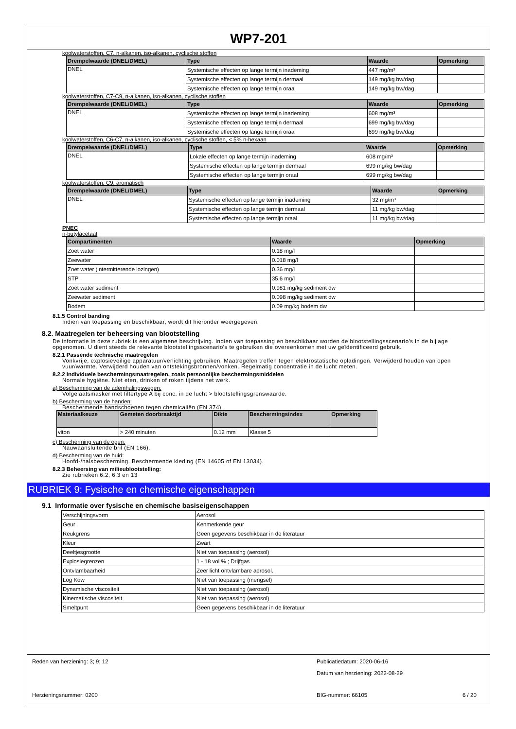WP7-201
koolwaterstoffen, C7, n-alkanen, iso-alkanen, cyclische stoffen
| Drempelwaarde (DNEL/DMEL) | Type | Waarde | Opmerking |
| --- | --- | --- | --- |
| DNEL | Systemische effecten op lange termijn inademing | 447 mg/m³ | |
| | Systemische effecten op lange termijn dermaal | 149 mg/kg bw/dag | |
| | Systemische effecten op lange termijn oraal | 149 mg/kg bw/dag | |
koolwaterstoffen, C7-C9, n-alkanen, iso-alkanen, cyclische stoffen
| Drempelwaarde (DNEL/DMEL) | Type | Waarde | Opmerking |
| --- | --- | --- | --- |
| DNEL | Systemische effecten op lange termijn inademing | 608 mg/m³ | |
| | Systemische effecten op lange termijn dermaal | 699 mg/kg bw/dag | |
| | Systemische effecten op lange termijn oraal | 699 mg/kg bw/dag | |
koolwaterstoffen, C6-C7, n-alkanen, iso-alkanen, cyclische stoffen, < 5% n-hexaan
| Drempelwaarde (DNEL/DMEL) | Type | Waarde | Opmerking |
| --- | --- | --- | --- |
| DNEL | Lokale effecten op lange termijn inademing | 608 mg/m³ | |
| | Systemische effecten op lange termijn dermaal | 699 mg/kg bw/dag | |
| | Systemische effecten op lange termijn oraal | 699 mg/kg bw/dag | |
koolwaterstoffen, C9, aromatisch
| Drempelwaarde (DNEL/DMEL) | Type | Waarde | Opmerking |
| --- | --- | --- | --- |
| DNEL | Systemische effecten op lange termijn inademing | 32 mg/m³ | |
| | Systemische effecten op lange termijn dermaal | 11 mg/kg bw/dag | |
| | Systemische effecten op lange termijn oraal | 11 mg/kg bw/dag | |
PNEC
n-butylacetaat
| Compartimenten | Waarde | Opmerking |
| --- | --- | --- |
| Zoet water | 0.18 mg/l | |
| Zeewater | 0.018 mg/l | |
| Zoet water (intermitterende lozingen) | 0.36 mg/l | |
| STP | 35.6 mg/l | |
| Zoet water sediment | 0.981 mg/kg sediment dw | |
| Zeewater sediment | 0.098 mg/kg sediment dw | |
| Bodem | 0.09 mg/kg bodem dw | |
8.1.5 Control banding
Indien van toepassing en beschikbaar, wordt dit hieronder weergegeven.
8.2. Maatregelen ter beheersing van blootstelling
De informatie in deze rubriek is een algemene beschrijving. Indien van toepassing en beschikbaar worden de blootstellingsscenario's in de bijlage opgenomen. U dient steeds de relevante blootstellingsscenario's te gebruiken die overeenkomen met uw geïdentificeerd gebruik.
8.2.1 Passende technische maatregelen
Vonkvrije, explosieveilige apparatuur/verlichting gebruiken. Maatregelen treffen tegen elektrostatische opladingen. Verwijderd houden van open vuur/warmte. Verwijderd houden van ontstekingsbronnen/vonken. Regelmatig concentratie in de lucht meten.
8.2.2 Individuele beschermingsmaatregelen, zoals persoonlijke beschermingsmiddelen
Normale hygiëne. Niet eten, drinken of roken tijdens het werk.
a) Bescherming van de ademhalingswegen:
Volgelaatsmasker met filtertype A bij conc. in de lucht > blootstellingsgrenswaarde.
b) Bescherming van de handen:
Beschermende handschoenen tegen chemicaliën (EN 374).
| Materiaalkeuze | Gemeten doorbraaktijd | Dikte | Beschermingsindex | Opmerking |
| --- | --- | --- | --- | --- |
| viton | > 240 minuten | 0.12 mm | Klasse 5 | |
c) Bescherming van de ogen:
Nauwaansluitende bril (EN 166).
d) Bescherming van de huid:
Hoofd-/halsbescherming. Beschermende kleding (EN 14605 of EN 13034).
8.2.3 Beheersing van milieublootstelling:
Zie rubrieken 6.2, 6.3 en 13
RUBRIEK 9: Fysische en chemische eigenschappen
9.1 Informatie over fysische en chemische basiseigenschappen
| Verschijningsvorm | Aerosol |
| Geur | Kenmerkende geur |
| Reukgrens | Geen gegevens beschikbaar in de literatuur |
| Kleur | Zwart |
| Deeltjesgrootte | Niet van toepassing (aerosol) |
| Explosiegrenzen | 1 - 18 vol % ; Drijfgas |
| Ontvlambaarheid | Zeer licht ontvlambare aerosol. |
| Log Kow | Niet van toepassing (mengsel) |
| Dynamische viscositeit | Niet van toepassing (aerosol) |
| Kinematische viscositeit | Niet van toepassing (aerosol) |
| Smeltpunt | Geen gegevens beschikbaar in de literatuur |
Reden van herziening: 3; 9; 12
Publicatiedatum: 2020-06-16
Datum van herziening: 2022-08-29
Herzieningsnummer: 0200
BIG-nummer: 66105
6 / 20